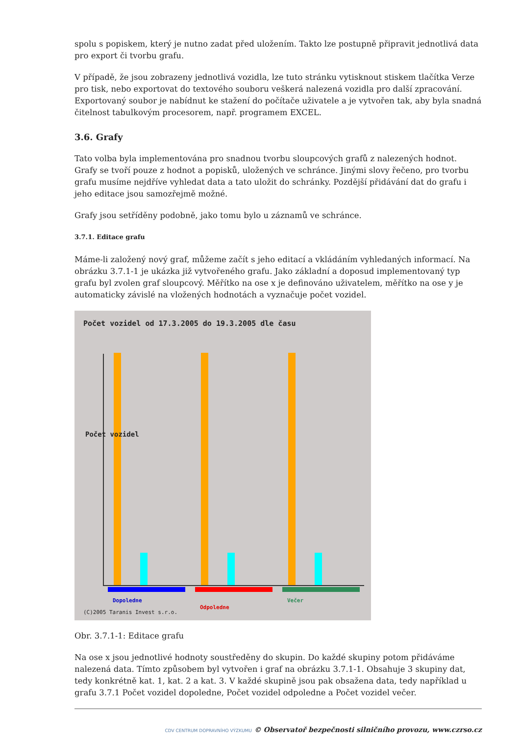spolu s popiskem, který je nutno zadat před uložením. Takto lze postupně připravit jednotlivá data pro export či tvorbu grafu.
V případě, že jsou zobrazeny jednotlivá vozidla, lze tuto stránku vytisknout stiskem tlačítka Verze pro tisk, nebo exportovat do textového souboru veškerá nalezená vozidla pro další zpracování. Exportovaný soubor je nabídnut ke stažení do počítače uživatele a je vytvořen tak, aby byla snadná čitelnost tabulkovým procesorem, např. programem EXCEL.
3.6. Grafy
Tato volba byla implementována pro snadnou tvorbu sloupcových grafů z nalezených hodnot. Grafy se tvoří pouze z hodnot a popisků, uložených ve schránce. Jinými slovy řečeno, pro tvorbu grafu musíme nejdříve vyhledat data a tato uložit do schránky. Pozdější přidávání dat do grafu i jeho editace jsou samozřejmě možné.
Grafy jsou setříděny podobně, jako tomu bylo u záznamů ve schránce.
3.7.1. Editace grafu
Máme-li založený nový graf, můžeme začít s jeho editací a vkládáním vyhledaných informací. Na obrázku 3.7.1-1 je ukázka již vytvořeného grafu. Jako základní a doposud implementovaný typ grafu byl zvolen graf sloupcový. Měřítko na ose x je definováno uživatelem, měřítko na ose y je automaticky závislé na vložených hodnotách a vyznačuje počet vozidel.
Počet vozidel od 17.3.2005 do 19.3.2005 dle času
Dopoledne
Odpoledne
Večer
Počet vozidel
(C)2005 Taranis Invest s.r.o.
Obr. 3.7.1-1: Editace grafu
Na ose x jsou jednotlivé hodnoty soustředěny do skupin. Do každé skupiny potom přidáváme nalezená data. Tímto způsobem byl vytvořen i graf na obrázku 3.7.1-1. Obsahuje 3 skupiny dat, tedy konkrétně kat. 1, kat. 2 a kat. 3. V každé skupině jsou pak obsažena data, tedy například u grafu 3.7.1 Počet vozidel dopoledne, Počet vozidel odpoledne a Počet vozidel večer.
CDV CENTRUM DOPRAVNÍHO VÝZKUMU © Observatoř bezpečnosti silničního provozu, www.czrso.cz